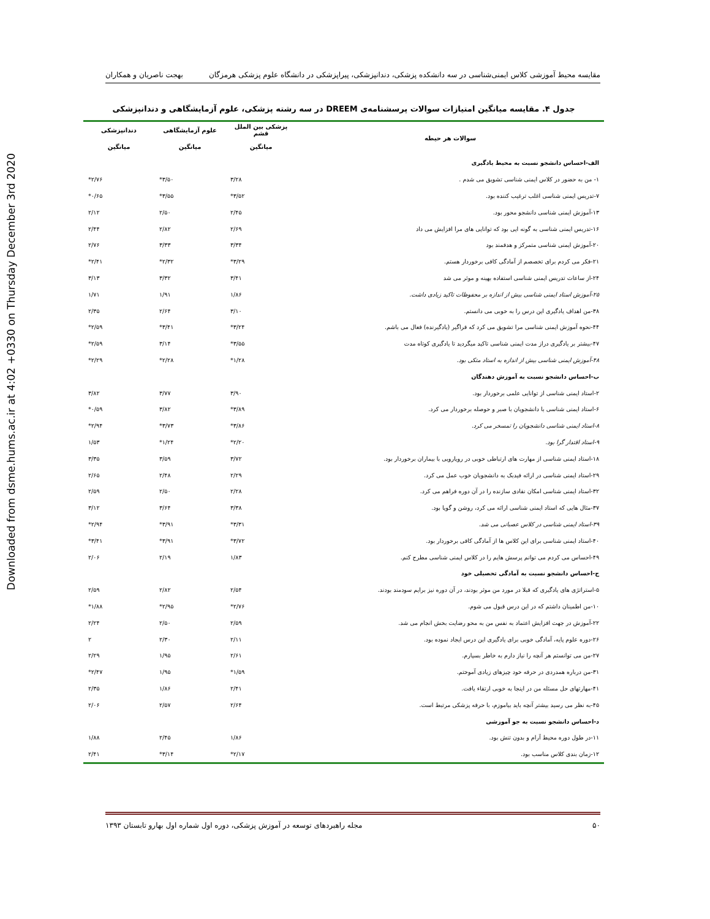Downloaded from dsme.hums.ac.ir at 4:02 +0330 on Thursday December 3rd 2020
مقایسه محیط آموزشی کلاس ایمنی‌شناسی در سه دانشکده پزشکی، دندانپزشکی، پیراپزشکی در دانشگاه علوم پزشکی هرمزگان بهجت ناصریان و همکاران
جدول ۴. مقایسه میانگین امتیازات سوالات پرسشنامه‌ی DREEM در سه رشته پزشکی، علوم آزمایشگاهی و دندانپزشکی
| سوالات هر حیطه | پزشکی بین الملل قشم | علوم آزمایشگاهی | دندانپزشکی |
| --- | --- | --- | --- |
| | میانگین | میانگین | میانگین |
| الف-احساس دانشجو نسبت به محیط یادگیری | | | |
| ۱- من به حضور در کلاس ایمنی شناسی تشویق می شدم . | ۳/۲۸ | ۳/۵۰* | ۲/۷۶* |
| ۷-تدریس ایمنی شناسی اغلب ترغیب کننده بود. | ۳/۵۲* | ۳/۵۵* | ۰/۶۵* |
| ۱۳-آموزش ایمنی شناسی دانشجو محور بود. | ۲/۴۵ | ۲/۵۰ | ۲/۱۲ |
| ۱۶-تدریس ایمنی شناسی به گونه ایی بود که توانایی های مرا افزایش می داد | ۲/۶۹ | ۲/۸۲ | ۲/۴۴ |
| ۲۰-آموزش ایمنی شناسی متمرکز و هدفمند بود | ۳/۳۴ | ۳/۳۳ | ۲/۷۶ |
| ۲۱-فکر می کردم برای تخصصم از آمادگی کافی برخوردار هستم. | ۳/۲۹* | ۲/۳۲* | ۲/۴۱* |
| ۲۴-از ساعات تدریس ایمنی شناسی استفاده بهینه و موثر می شد | ۳/۴۱ | ۳/۳۲ | ۳/۱۳ |
| ۲۵-آموزش استاد ایمنی شناسی بیش از اندازه بر محفوظات تاکید زیادی داشت. | ۱/۸۶ | ۱/۹۱ | ۱/۷۱ |
| ۳۸-من اهداف یادگیری این درس را به خوبی می دانستم. | ۳/۱۰ | ۲/۶۴ | ۲/۳۵ |
| ۴۴-نحوه آموزش ایمنی شناسی مرا تشویق می کرد که فراگیر (یادگیرنده) فعال می باشم. | ۳/۲۴* | ۳/۴۱* | ۲/۵۹* |
| ۴۷-بیشتر بر یادگیری دراز مدت ایمنی شناسی تاکید میگردید تا یادگیری کوتاه مدت | ۳/۵۵* | ۳/۱۴ | ۲/۵۹* |
| ۴۸-آموزش ایمنی شناسی بیش از اندازه به استاد متکی بود. | ۱/۲۸* | ۲/۲۸* | ۲/۲۹* |
| ب-احساس دانشجو نسبت به آموزش دهندگان | | | |
| ۲-استاد ایمنی شناسی از توانایی علمی برخوردار بود. | ۳/۹۰ | ۳/۷۷ | ۳/۸۲ |
| ۶-استاد ایمنی شناسی با دانشجویان با صبر و حوصله برخوردار می کرد. | ۳/۸۹* | ۳/۸۲ | ۰/۵۹* |
| ۸-استاد ایمنی شناسی دانشجویان را تمسخر می کرد. | ۳/۸۶* | ۳/۷۳* | ۲/۹۴* |
| ۹-استاد اقتدار گرا بود. | ۲/۲۰* | ۱/۲۴* | ۱/۵۳ |
| ۱۸-استاد ایمنی شناسی از مهارت های ارتباطی خوبی در رویارویی با بیماران برخوردار بود. | ۳/۷۲ | ۳/۵۹ | ۳/۳۵ |
| ۲۹-استاد ایمنی شناسی در ارائه فیدبک به دانشجویان خوب عمل می کرد. | ۲/۲۹ | ۲/۴۸ | ۲/۶۵ |
| ۳۲-استاد ایمنی شناسی امکان نقادی سازنده را در آن دوره فراهم می کرد. | ۲/۲۸ | ۲/۵۰ | ۲/۵۹ |
| ۳۷-مثال هایی که استاد ایمنی شناسی ارائه می کرد، روشن و گویا بود. | ۳/۳۸ | ۳/۶۴ | ۳/۱۲ |
| ۳۹-استاد ایمنی شناسی در کلاس عصبانی می شد. | ۳/۳۱* | ۳/۹۱* | ۲/۹۴* |
| ۴۰-استاد ایمنی شناسی برای این کلاس ها از آمادگی کافی برخوردار بود. | ۳/۷۲* | ۳/۹۱* | ۳/۴۱* |
| ۴۹-احساس می کردم می توانم پرسش هایم را در کلاس ایمنی شناسی مطرح کنم. | ۱/۸۳ | ۲/۱۹ | ۲/۰۶ |
| ج-احساس دانشجو نسبت به آمادگی تحصیلی خود | | | |
| ۵-استراتژی های یادگیری که قبلا در مورد من موثر بودند، در آن دوره نیز برایم سودمند بودند. | ۲/۵۴ | ۲/۸۲ | ۲/۵۹ |
| ۱۰-من اطمینان داشتم که در این درس قبول می شوم. | ۲/۷۶* | ۲/۹۵* | ۱/۸۸* |
| ۲۲-آموزش در جهت افزایش اعتماد به نفس من به محو رضایت بخش انجام می شد. | ۲/۵۹ | ۲/۵۰ | ۲/۲۴ |
| ۲۶-دوره علوم پایه، آمادگی خوبی برای یادگیری این درس ایجاد نموده بود. | ۲/۱۱ | ۲/۳۰ | ۲ |
| ۲۷-من می توانستم هر آنچه را نیاز دارم به خاطر بسپارم. | ۲/۶۱ | ۱/۹۵ | ۲/۲۹ |
| ۳۱-من درباره همدردی در حرفه خود چیزهای زیادی آموختم. | ۱/۵۹* | ۱/۹۵ | ۲/۴۷* |
| ۴۱-مهارتهای حل مسئله من در اینجا به خوبی ارتقاء یافت. | ۲/۴۱ | ۱/۸۶ | ۲/۳۵ |
| ۴۵-به نظر می رسید بیشتر آنچه باید بیاموزم، با حرفه پزشکی مرتبط است. | ۲/۶۴ | ۲/۵۷ | ۲/۰۶ |
| د-احساس دانشجو نسبت به جو آموزشی | | | |
| ۱۱-در طول دوره محیط آرام و بدون تنش بود. | ۱/۸۶ | ۲/۴۵ | ۱/۸۸ |
| ۱۲-زمان بندی کلاس مناسب بود. | ۲/۱۷* | ۳/۱۴* | ۲/۴۱ |
۵۰ مجله راهبردهای توسعه در آموزش پزشکی، دوره اول شماره اول بهارو تابستان ۱۳۹۳